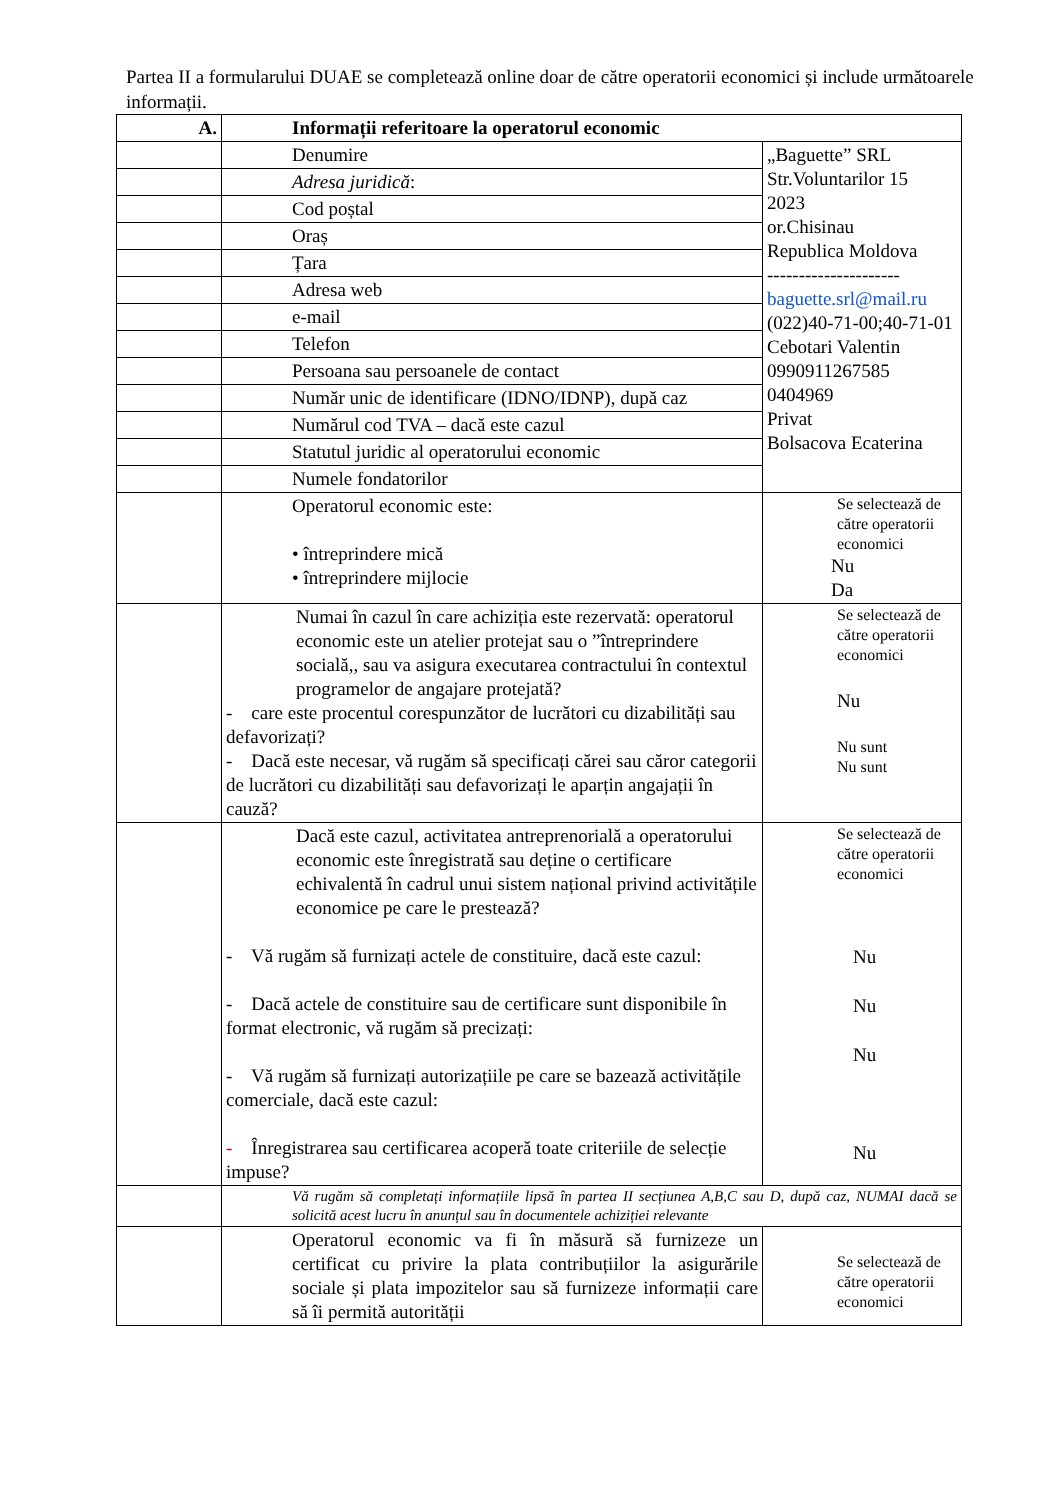Partea II a formularului DUAE se completează online doar de către operatorii economici și include următoarele informații.
| A. | Informații referitoare la operatorul economic | |
| | Denumire | „Baguette” SRL Str.Voluntarilor 15 2023 or.Chisinau Republica Moldova --------------------- baguette.srl@mail.ru (022)40-71-00;40-71-01 Cebotari Valentin 0990911267585 0404969 Privat Bolsacova Ecaterina |
| | Adresa juridică : | |
| | Cod poștal | |
| | Oraș | |
| | Țara | |
| | Adresa web | |
| | e-mail | |
| | Telefon | |
| | Persoana sau persoanele de contact | |
| | Număr unic de identificare (IDNO/IDNP), după caz | |
| | Numărul cod TVA – dacă este cazul | |
| | Statutul juridic al operatorului economic | |
| | Numele fondatorilor | |
| | Operatorul economic este: • întreprindere mică • întreprindere mijlocie | Se selectează de către operatorii economici Nu Da |
| | Numai în cazul în care achiziția este rezervată: operatorul economic este un atelier protejat sau o ”întreprindere socială,, sau va asigura executarea contractului în contextul programelor de angajare protejată? - care este procentul corespunzător de lucrători cu dizabilități sau defavorizați? - Dacă este necesar, vă rugăm să specificați cărei sau căror categorii de lucrători cu dizabilități sau defavorizați le aparțin angajații în cauză? | Se selectează de către operatorii economici Nu Nu sunt Nu sunt |
| | Dacă este cazul, activitatea antreprenorială a operatorului economic este înregistrată sau deține o certificare echivalentă în cadrul unui sistem național privind activitățile economice pe care le prestează? - Vă rugăm să furnizați actele de constituire, dacă este cazul: - Dacă actele de constituire sau de certificare sunt disponibile în format electronic, vă rugăm să precizați: - Vă rugăm să furnizați autorizațiile pe care se bazează activitățile comerciale, dacă este cazul: - Înregistrarea sau certificarea acoperă toate criteriile de selecție impuse? | Se selectează de către operatorii economici Nu Nu Nu Nu |
| | Vă rugăm să completați informațiile lipsă în partea II secțiunea A,B,C sau D, după caz, NUMAI dacă se solicită acest lucru în anunțul sau în documentele achiziției relevante | |
| | Operatorul economic va fi în măsură să furnizeze un certificat cu privire la plata contribuțiilor la asigurările sociale și plata impozitelor sau să furnizeze informații care să îi permită autorității | Se selectează de către operatorii economici |